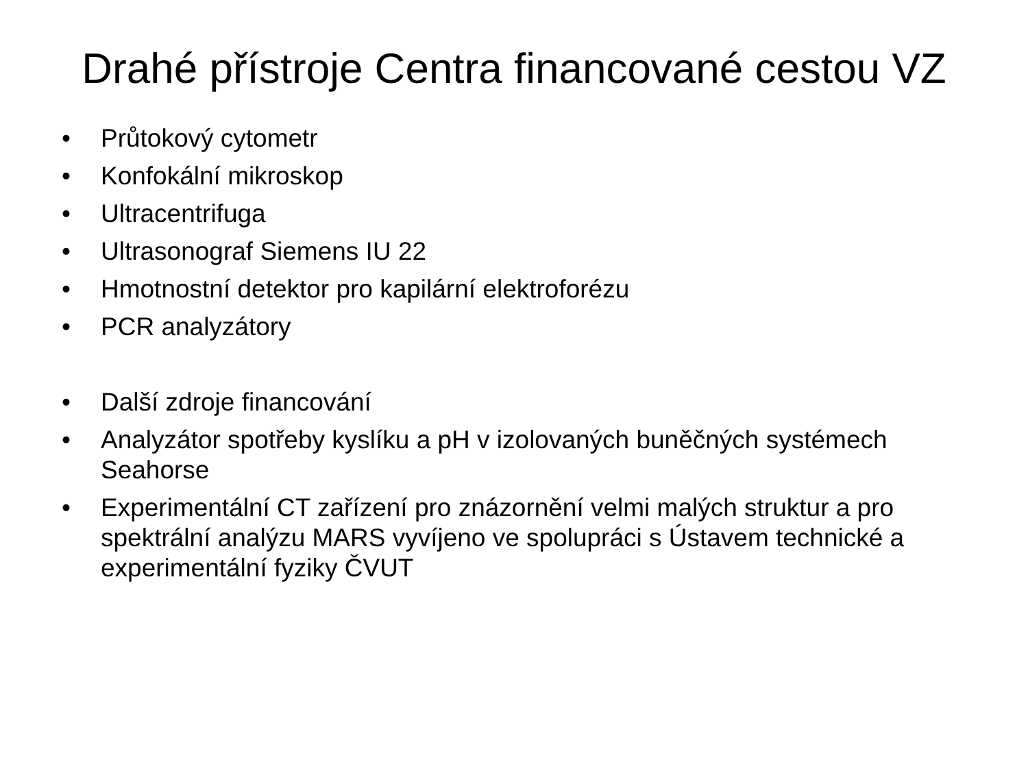Drahé přístroje Centra financované cestou VZ
• Průtokový cytometr
• Konfokální mikroskop
• Ultracentrifuga
• Ultrasonograf Siemens IU 22
• Hmotnostní detektor pro kapilární elektroforézu
• PCR analyzátory
• Další zdroje financování
• Analyzátor spotřeby kyslíku a pH v izolovaných buněčných systémech Seahorse
• Experimentální CT zařízení pro znázornění velmi malých struktur a pro spektrální analýzu MARS vyvíjeno ve spolupráci s Ústavem technické a experimentální fyziky ČVUT